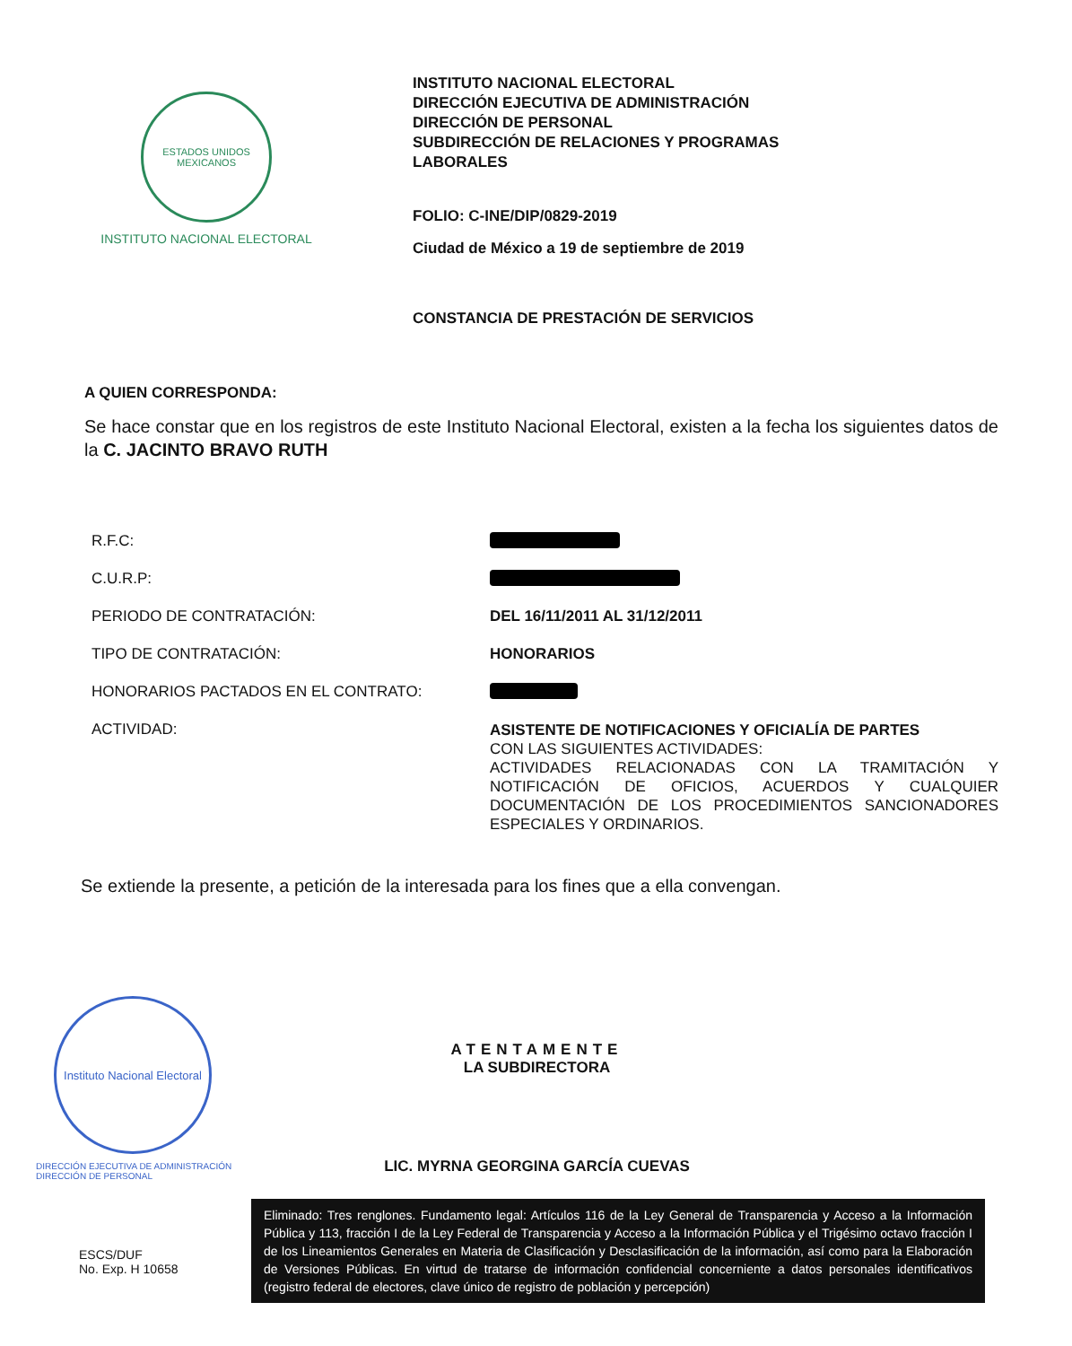ESTADOS UNIDOS MEXICANOS
INSTITUTO NACIONAL ELECTORAL
INSTITUTO NACIONAL ELECTORAL
DIRECCIÓN EJECUTIVA DE ADMINISTRACIÓN
DIRECCIÓN DE PERSONAL
SUBDIRECCIÓN DE RELACIONES Y PROGRAMAS
LABORALES
FOLIO: C-INE/DIP/0829-2019
Ciudad de México a 19 de septiembre de 2019
CONSTANCIA DE PRESTACIÓN DE SERVICIOS
A QUIEN CORRESPONDA:
Se hace constar que en los registros de este Instituto Nacional Electoral, existen a la fecha los siguientes datos de la C. JACINTO BRAVO RUTH
| R.F.C: | |
| C.U.R.P: | |
| PERIODO DE CONTRATACIÓN: | DEL 16/11/2011 AL 31/12/2011 |
| TIPO DE CONTRATACIÓN: | HONORARIOS |
| HONORARIOS PACTADOS EN EL CONTRATO: | |
| ACTIVIDAD: | ASISTENTE DE NOTIFICACIONES Y OFICIALÍA DE PARTES CON LAS SIGUIENTES ACTIVIDADES: ACTIVIDADES RELACIONADAS CON LA TRAMITACIÓN Y NOTIFICACIÓN DE OFICIOS, ACUERDOS Y CUALQUIER DOCUMENTACIÓN DE LOS PROCEDIMIENTOS SANCIONADORES ESPECIALES Y ORDINARIOS. |
Se extiende la presente, a petición de la interesada para los fines que a ella convengan.
Instituto Nacional Electoral
DIRECCIÓN EJECUTIVA DE ADMINISTRACIÓN
DIRECCIÓN DE PERSONAL
ATENTAMENTE
LA SUBDIRECTORA
LIC. MYRNA GEORGINA GARCÍA CUEVAS
ESCS/DUF
No. Exp. H 10658
Eliminado: Tres renglones. Fundamento legal: Artículos 116 de la Ley General de Transparencia y Acceso a la Información Pública y 113, fracción I de la Ley Federal de Transparencia y Acceso a la Información Pública y el Trigésimo octavo fracción I de los Lineamientos Generales en Materia de Clasificación y Desclasificación de la información, así como para la Elaboración de Versiones Públicas. En virtud de tratarse de información confidencial concerniente a datos personales identificativos (registro federal de electores, clave único de registro de población y percepción)